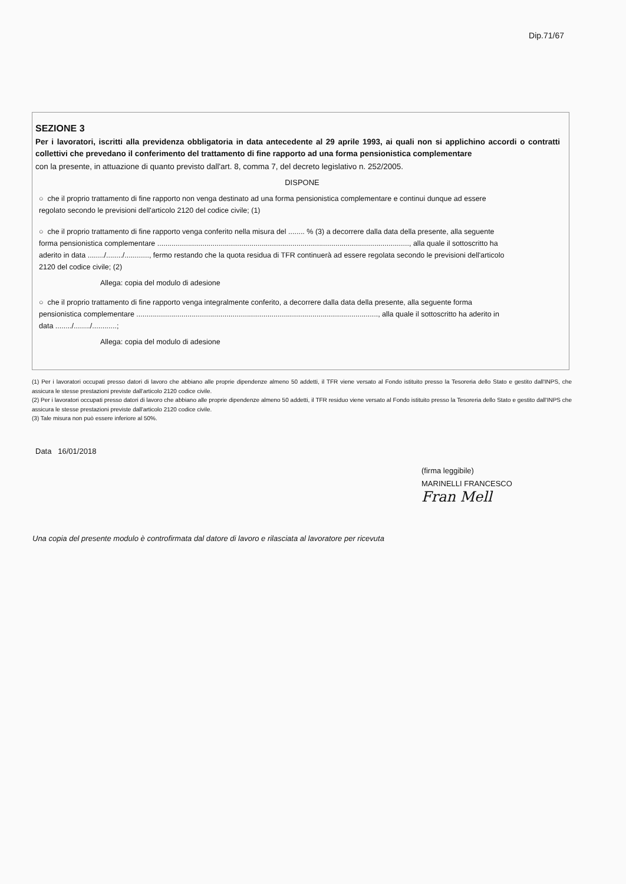Dip.71/67
SEZIONE 3
Per i lavoratori, iscritti alla previdenza obbligatoria in data antecedente al 29 aprile 1993, ai quali non si applichino accordi o contratti collettivi che prevedano il conferimento del trattamento di fine rapporto ad una forma pensionistica complementare
con la presente, in attuazione di quanto previsto dall'art. 8, comma 7, del decreto legislativo n. 252/2005.
DISPONE
○ che il proprio trattamento di fine rapporto non venga destinato ad una forma pensionistica complementare e continui dunque ad essere regolato secondo le previsioni dell'articolo 2120 del codice civile; (1)
○ che il proprio trattamento di fine rapporto venga conferito nella misura del ........ % (3) a decorrere dalla data della presente, alla seguente forma pensionistica complementare ..........................................................................................................................., alla quale il sottoscritto ha aderito in data ......../......../............, fermo restando che la quota residua di TFR continuerà ad essere regolata secondo le previsioni dell'articolo 2120 del codice civile; (2)
Allega: copia del modulo di adesione
○ che il proprio trattamento di fine rapporto venga integralmente conferito, a decorrere dalla data della presente, alla seguente forma pensionistica complementare ......................................................................................................................, alla quale il sottoscritto ha aderito in data ......../......../............;
Allega: copia del modulo di adesione
(1) Per i lavoratori occupati presso datori di lavoro che abbiano alle proprie dipendenze almeno 50 addetti, il TFR viene versato al Fondo istituito presso la Tesoreria dello Stato e gestito dall'INPS, che assicura le stesse prestazioni previste dall'articolo 2120 codice civile.
(2) Per i lavoratori occupati presso datori di lavoro che abbiano alle proprie dipendenze almeno 50 addetti, il TFR residuo viene versato al Fondo istituito presso la Tesoreria dello Stato e gestito dall'INPS che assicura le stesse prestazioni previste dall'articolo 2120 codice civile.
(3) Tale misura non può essere inferiore al 50%.
Data 16/01/2018
(firma leggibile)
MARINELLI FRANCESCO
Fran Mell
Una copia del presente modulo è controfirmata dal datore di lavoro e rilasciata al lavoratore per ricevuta